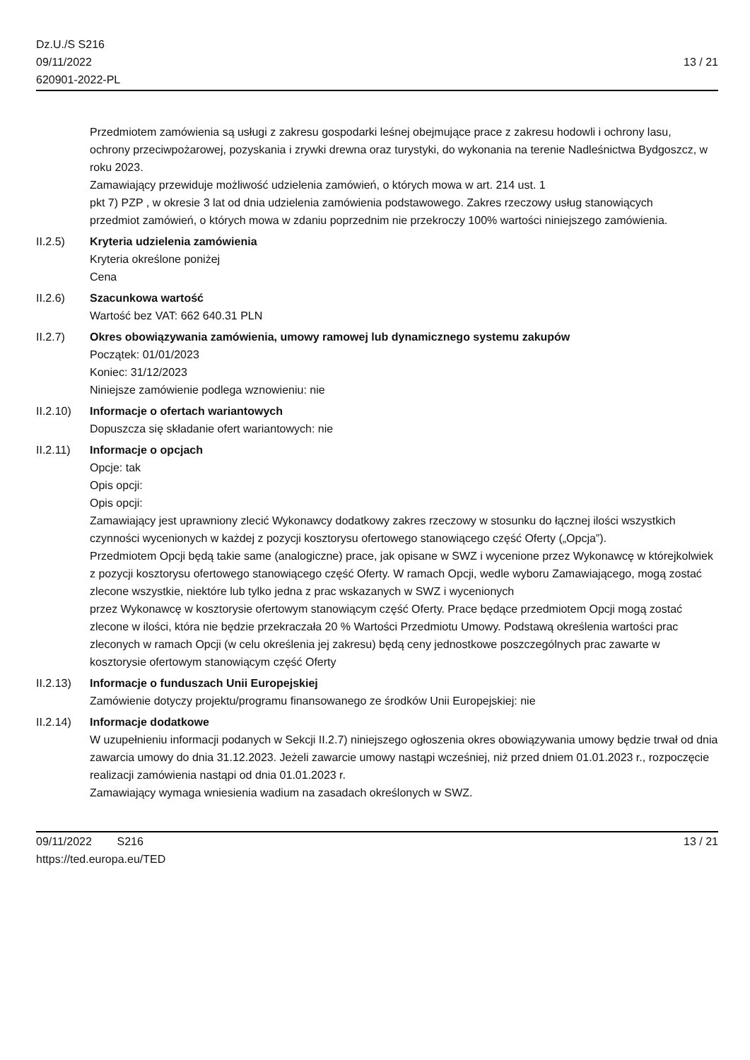Dz.U./S S216
09/11/2022
620901-2022-PL
13 / 21
Przedmiotem zamówienia są usługi z zakresu gospodarki leśnej obejmujące prace z zakresu hodowli i ochrony lasu,
ochrony przeciwpożarowej, pozyskania i zrywki drewna oraz turystyki, do wykonania na terenie Nadleśnictwa Bydgoszcz, w roku 2023.
Zamawiający przewiduje możliwość udzielenia zamówień, o których mowa w art. 214 ust. 1
pkt 7) PZP , w okresie 3 lat od dnia udzielenia zamówienia podstawowego. Zakres rzeczowy usług stanowiących
przedmiot zamówień, o których mowa w zdaniu poprzednim nie przekroczy 100% wartości niniejszego zamówienia.
II.2.5) Kryteria udzielenia zamówienia
Kryteria określone poniżej
Cena
II.2.6) Szacunkowa wartość
Wartość bez VAT: 662 640.31 PLN
II.2.7) Okres obowiązywania zamówienia, umowy ramowej lub dynamicznego systemu zakupów
Początek: 01/01/2023
Koniec: 31/12/2023
Niniejsze zamówienie podlega wznowieniu: nie
II.2.10)
Informacje o ofertach wariantowych
Dopuszcza się składanie ofert wariantowych: nie
II.2.11)
Informacje o opcjach
Opcje: tak
Opis opcji:
Opis opcji:
Zamawiający jest uprawniony zlecić Wykonawcy dodatkowy zakres rzeczowy w stosunku do łącznej ilości wszystkich czynności wycenionych w każdej z pozycji kosztorysu ofertowego stanowiącego część Oferty („Opcja”).
Przedmiotem Opcji będą takie same (analogiczne) prace, jak opisane w SWZ i wycenione przez Wykonawcę w którejkolwiek z pozycji kosztorysu ofertowego stanowiącego część Oferty. W ramach Opcji, wedle wyboru Zamawiającego, mogą zostać zlecone wszystkie, niektóre lub tylko jedna z prac wskazanych w SWZ i wycenionych
przez Wykonawcę w kosztorysie ofertowym stanowiącym część Oferty. Prace będące przedmiotem Opcji mogą zostać
zlecone w ilości, która nie będzie przekraczała 20 % Wartości Przedmiotu Umowy. Podstawą określenia wartości prac
zleconych w ramach Opcji (w celu określenia jej zakresu) będą ceny jednostkowe poszczególnych prac zawarte w
kosztorysie ofertowym stanowiącym część Oferty
II.2.13)
Informacje o funduszach Unii Europejskiej
Zamówienie dotyczy projektu/programu finansowanego ze środków Unii Europejskiej: nie
II.2.14)
Informacje dodatkowe
W uzupełnieniu informacji podanych w Sekcji II.2.7) niniejszego ogłoszenia okres obowiązywania umowy będzie trwał od dnia zawarcia umowy do dnia 31.12.2023. Jeżeli zawarcie umowy nastąpi wcześniej, niż przed dniem 01.01.2023 r., rozpoczęcie realizacji zamówienia nastąpi od dnia 01.01.2023 r.
Zamawiający wymaga wniesienia wadium na zasadach określonych w SWZ.
09/11/2022 S216
https://ted.europa.eu/TED
13 / 21